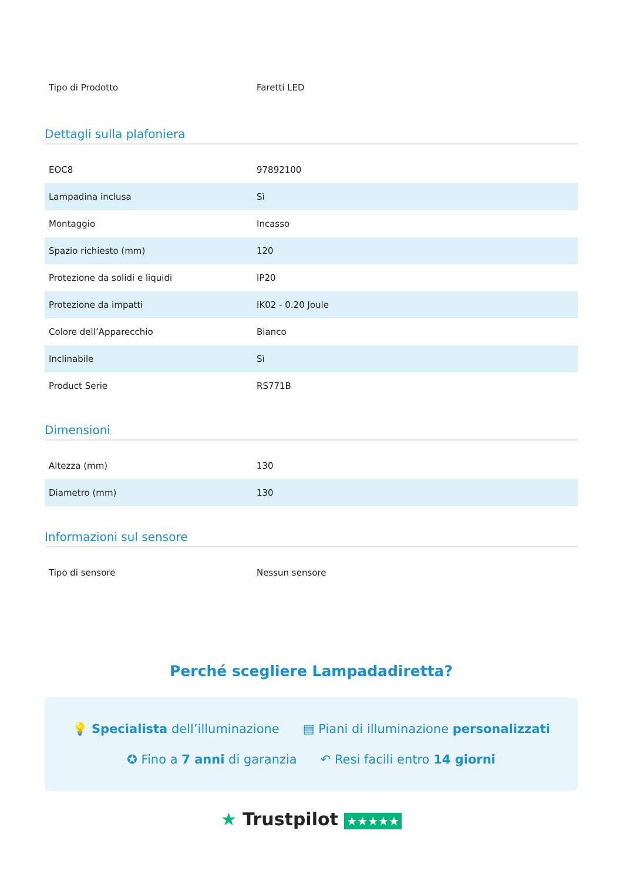| Tipo di Prodotto | Faretti LED |
Dettagli sulla plafoniera
| EOC8 | 97892100 |
| Lampadina inclusa | Sì |
| Montaggio | Incasso |
| Spazio richiesto (mm) | 120 |
| Protezione da solidi e liquidi | IP20 |
| Protezione da impatti | IK02 - 0.20 Joule |
| Colore dell’Apparecchio | Bianco |
| Inclinabile | Sì |
| Product Serie | RS771B |
Dimensioni
| Altezza (mm) | 130 |
| Diametro (mm) | 130 |
Informazioni sul sensore
| Tipo di sensore | Nessun sensore |
Perché scegliere Lampadadiretta?
💡 Specialista dell’illuminazione ▤ Piani di illuminazione personalizzati
✪ Fino a 7 anni di garanzia ↶ Resi facili entro 14 giorni
★ Trustpilot ★★★★★